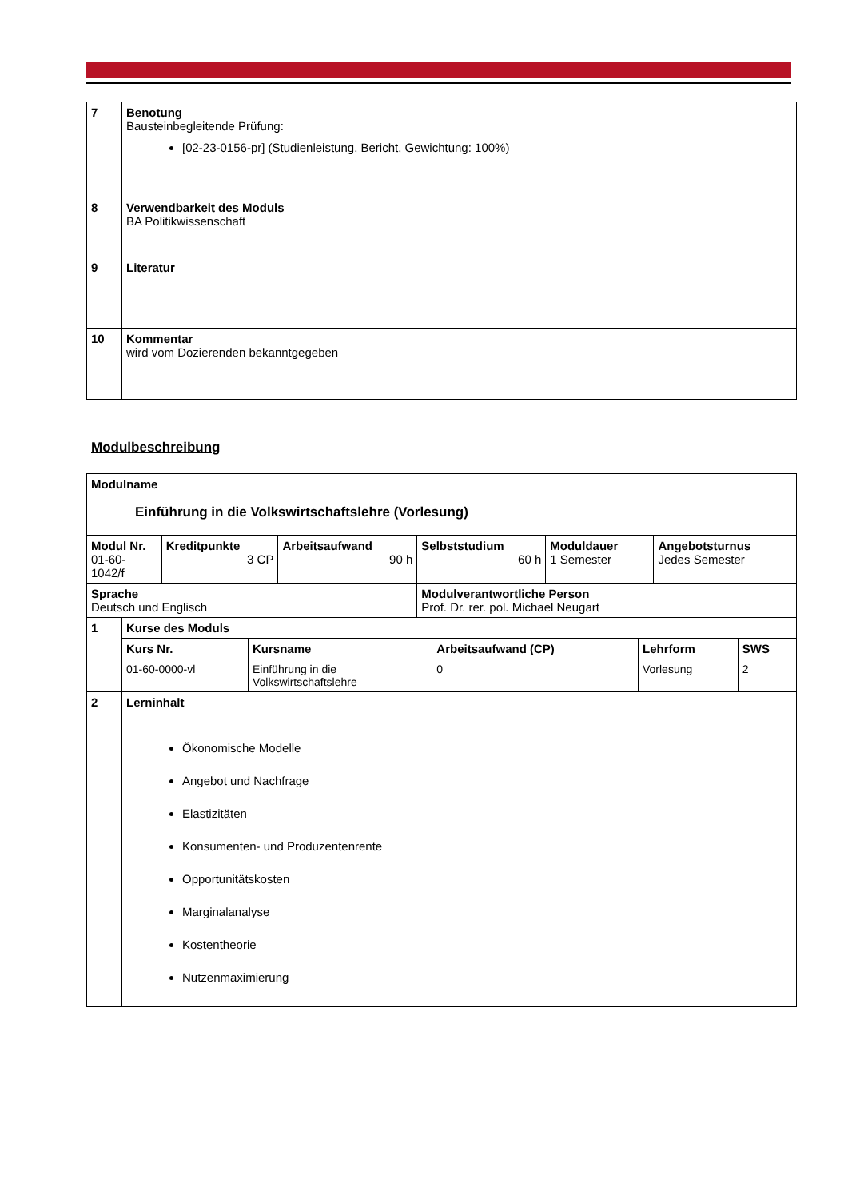| 7 | Benotung Bausteinbegleitende Prüfung: [02-23-0156-pr] (Studienleistung, Bericht, Gewichtung: 100%) |
| 8 | Verwendbarkeit des Moduls BA Politikwissenschaft |
| 9 | Literatur |
| 10 | Kommentar wird vom Dozierenden bekanntgegeben |
Modulbeschreibung
| Modulname Einführung in die Volkswirtschaftslehre (Vorlesung) | | | | | | |
| Modul Nr. 01-60- 1042/f | | Kreditpunkte 3 CP | Arbeitsaufwand 90 h | Selbststudium 60 h | Moduldauer 1 Semester | Angebotsturnus Jedes Semester |
| Sprache Deutsch und Englisch | | | | Modulverantwortliche Person Prof. Dr. rer. pol. Michael Neugart | | |
| 1 | Kurse des Moduls / Kurs Nr. / Kursname / Arbeitsaufwand (CP) / Lehrform / SWS / / 01-60-0000-vl / Einführung in die Volkswirtschaftslehre / 0 / Vorlesung / 2 / | | | | | |
| 2 | Lerninhalt Ökonomische Modelle Angebot und Nachfrage Elastizitäten Konsumenten- und Produzentenrente Opportunitätskosten Marginalanalyse Kostentheorie Nutzenmaximierung | | | | | |